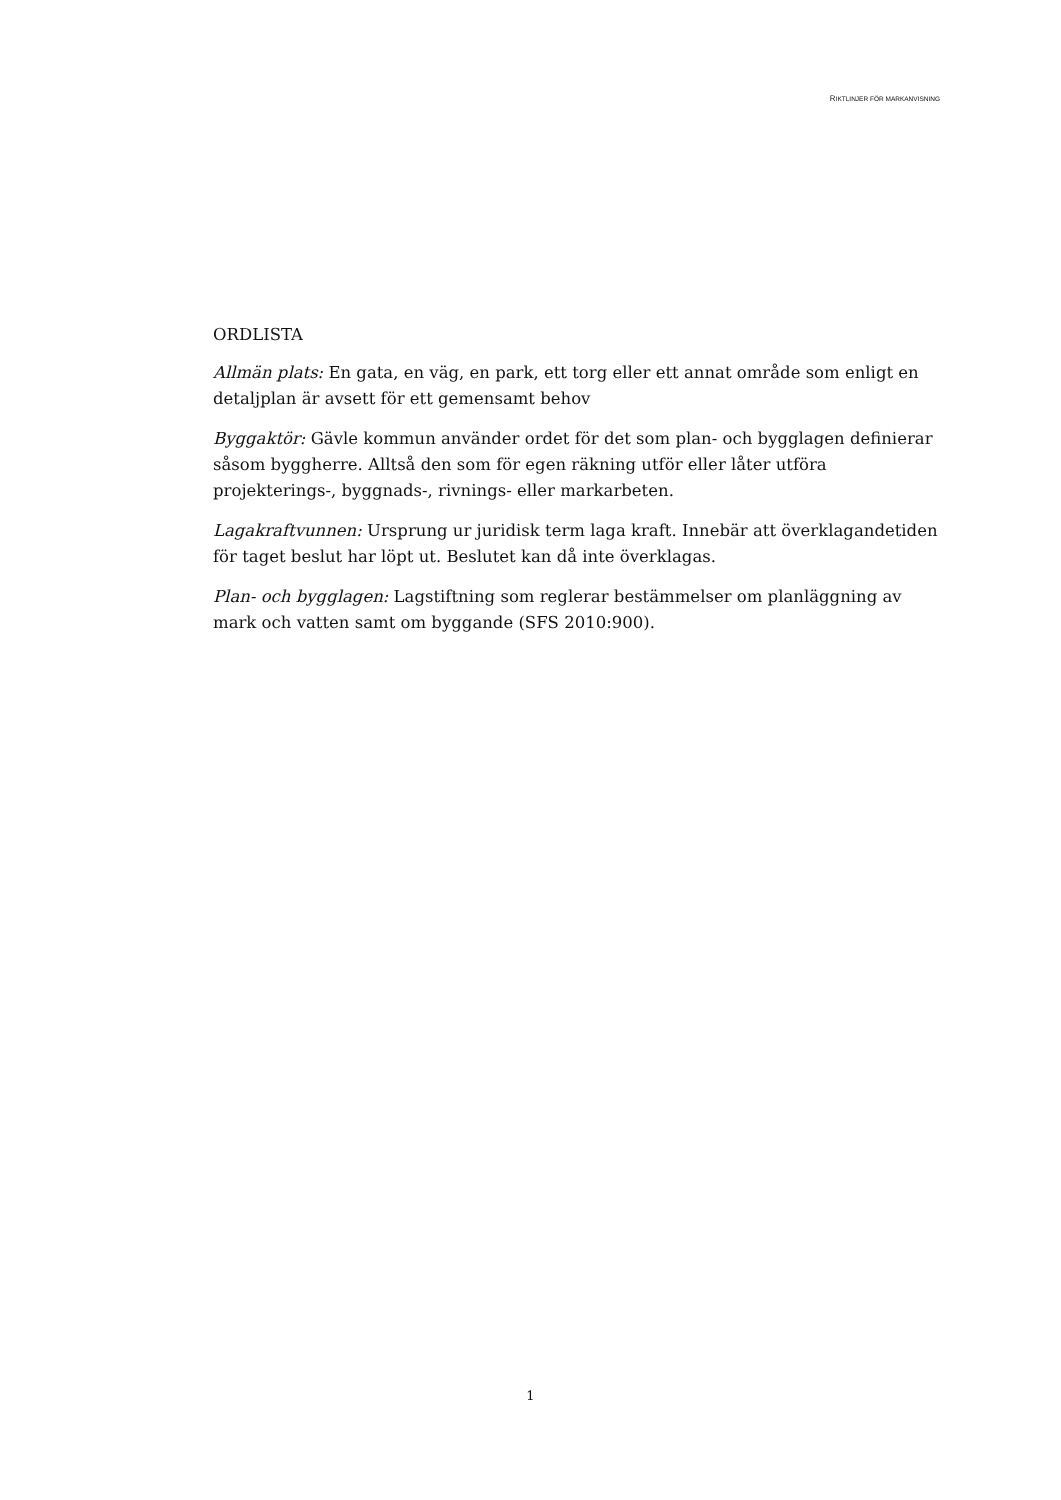RIKTLINJER FÖR MARKANVISNING
ORDLISTA
Allmän plats: En gata, en väg, en park, ett torg eller ett annat område som enligt en detaljplan är avsett för ett gemensamt behov
Byggaktör: Gävle kommun använder ordet för det som plan- och bygglagen definierar såsom byggherre. Alltså den som för egen räkning utför eller låter utföra projekterings-, byggnads-, rivnings- eller markarbeten.
Lagakraftvunnen: Ursprung ur juridisk term laga kraft. Innebär att överklagandetiden för taget beslut har löpt ut. Beslutet kan då inte överklagas.
Plan- och bygglagen: Lagstiftning som reglerar bestämmelser om planläggning av mark och vatten samt om byggande (SFS 2010:900).
1